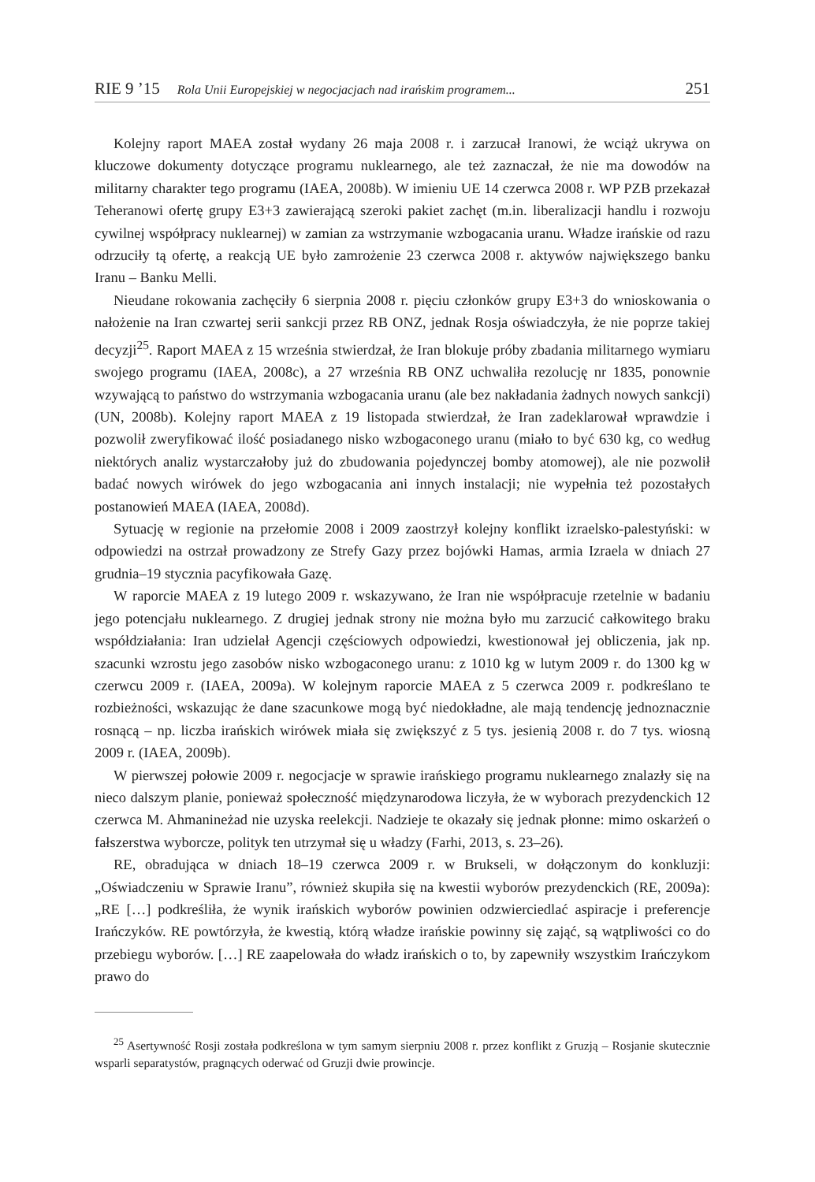RIE 9 ’15 Rola Unii Europejskiej w negocjacjach nad irańskim programem... 251
Kolejny raport MAEA został wydany 26 maja 2008 r. i zarzucał Iranowi, że wciąż ukrywa on kluczowe dokumenty dotyczące programu nuklearnego, ale też zaznaczał, że nie ma dowodów na militarny charakter tego programu (IAEA, 2008b). W imieniu UE 14 czerwca 2008 r. WP PZB przekazał Teheranowi ofertę grupy E3+3 zawierającą szeroki pakiet zachęt (m.in. liberalizacji handlu i rozwoju cywilnej współpracy nuklearnej) w zamian za wstrzymanie wzbogacania uranu. Władze irańskie od razu odrzuciły tą ofertę, a reakcją UE było zamrożenie 23 czerwca 2008 r. aktywów największego banku Iranu – Banku Melli.
Nieudane rokowania zachęciły 6 sierpnia 2008 r. pięciu członków grupy E3+3 do wnioskowania o nałożenie na Iran czwartej serii sankcji przez RB ONZ, jednak Rosja oświadczyła, że nie poprze takiej decyzji<sup>25</sup>. Raport MAEA z 15 września stwierdzał, że Iran blokuje próby zbadania militarnego wymiaru swojego programu (IAEA, 2008c), a 27 września RB ONZ uchwaliła rezolucję nr 1835, ponownie wzywającą to państwo do wstrzymania wzbogacania uranu (ale bez nakładania żadnych nowych sankcji) (UN, 2008b). Kolejny raport MAEA z 19 listopada stwierdzał, że Iran zadeklarował wprawdzie i pozwolił zweryfikować ilość posiadanego nisko wzbogaconego uranu (miało to być 630 kg, co według niektórych analiz wystarczałoby już do zbudowania pojedynczej bomby atomowej), ale nie pozwolił badać nowych wirówek do jego wzbogacania ani innych instalacji; nie wypełnia też pozostałych postanowień MAEA (IAEA, 2008d).
Sytuację w regionie na przełomie 2008 i 2009 zaostrzył kolejny konflikt izraelsko-palestyński: w odpowiedzi na ostrzał prowadzony ze Strefy Gazy przez bojówki Hamas, armia Izraela w dniach 27 grudnia–19 stycznia pacyfikowała Gazę.
W raporcie MAEA z 19 lutego 2009 r. wskazywano, że Iran nie współpracuje rzetelnie w badaniu jego potencjału nuklearnego. Z drugiej jednak strony nie można było mu zarzucić całkowitego braku współdziałania: Iran udzielał Agencji częściowych odpowiedzi, kwestionował jej obliczenia, jak np. szacunki wzrostu jego zasobów nisko wzbogaconego uranu: z 1010 kg w lutym 2009 r. do 1300 kg w czerwcu 2009 r. (IAEA, 2009a). W kolejnym raporcie MAEA z 5 czerwca 2009 r. podkreślano te rozbieżności, wskazując że dane szacunkowe mogą być niedokładne, ale mają tendencję jednoznacznie rosnącą – np. liczba irańskich wirówek miała się zwiększyć z 5 tys. jesienią 2008 r. do 7 tys. wiosną 2009 r. (IAEA, 2009b).
W pierwszej połowie 2009 r. negocjacje w sprawie irańskiego programu nuklearnego znalazły się na nieco dalszym planie, ponieważ społeczność międzynarodowa liczyła, że w wyborach prezydenckich 12 czerwca M. Ahmanineżad nie uzyska reelekcji. Nadzieje te okazały się jednak płonne: mimo oskarżeń o fałszerstwa wyborcze, polityk ten utrzymał się u władzy (Farhi, 2013, s. 23–26).
RE, obradująca w dniach 18–19 czerwca 2009 r. w Brukseli, w dołączonym do konkluzji: „Oświadczeniu w Sprawie Iranu”, również skupiła się na kwestii wyborów prezydenckich (RE, 2009a): „RE […] podkreśliła, że wynik irańskich wyborów powinien odzwierciedlać aspiracje i preferencje Irańczyków. RE powtórzyła, że kwestią, którą władze irańskie powinny się zająć, są wątpliwości co do przebiegu wyborów. […] RE zaapelowała do władz irańskich o to, by zapewniły wszystkim Irańczykom prawo do
<sup>25</sup> Asertywność Rosji została podkreślona w tym samym sierpniu 2008 r. przez konflikt z Gruzją – Rosjanie skutecznie wsparli separatystów, pragnących oderwać od Gruzji dwie prowincje.